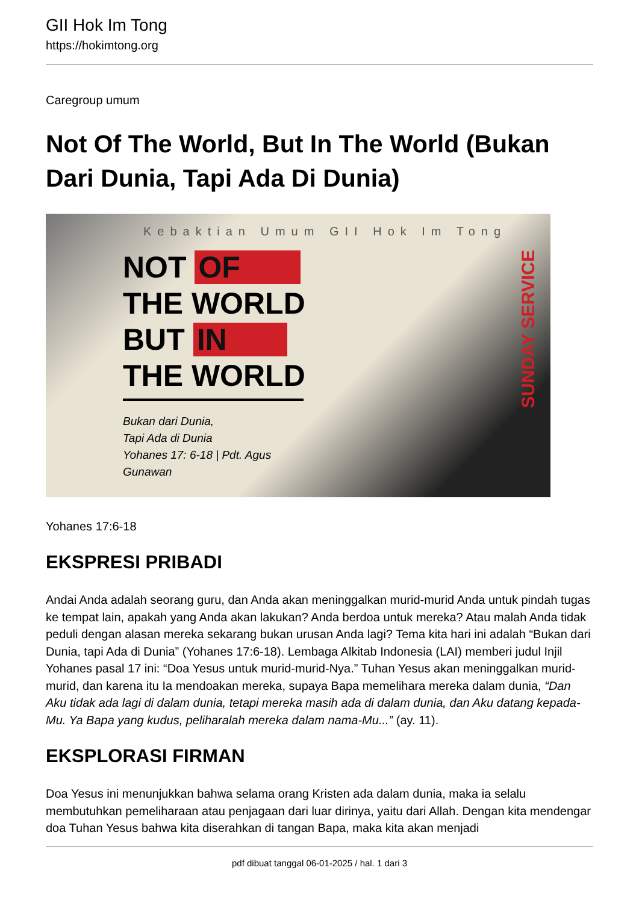GII Hok Im Tong
https://hokimtong.org
Caregroup umum
Not Of The World, But In The World (Bukan Dari Dunia, Tapi Ada Di Dunia)
Kebaktian Umum GII Hok Im Tong
NOT OF
THE WORLD
BUT IN
THE WORLD
Bukan dari Dunia,
Tapi Ada di Dunia
Yohanes 17: 6-18 | Pdt. Agus Gunawan
SUNDAY SERVICE
Yohanes 17:6-18
EKSPRESI PRIBADI
Andai Anda adalah seorang guru, dan Anda akan meninggalkan murid-murid Anda untuk pindah tugas ke tempat lain, apakah yang Anda akan lakukan? Anda berdoa untuk mereka? Atau malah Anda tidak peduli dengan alasan mereka sekarang bukan urusan Anda lagi? Tema kita hari ini adalah “Bukan dari Dunia, tapi Ada di Dunia” (Yohanes 17:6-18). Lembaga Alkitab Indonesia (LAI) memberi judul Injil Yohanes pasal 17 ini: “Doa Yesus untuk murid-murid-Nya.” Tuhan Yesus akan meninggalkan murid-murid, dan karena itu Ia mendoakan mereka, supaya Bapa memelihara mereka dalam dunia, “Dan Aku tidak ada lagi di dalam dunia, tetapi mereka masih ada di dalam dunia, dan Aku datang kepada-Mu. Ya Bapa yang kudus, peliharalah mereka dalam nama-Mu...” (ay. 11).
EKSPLORASI FIRMAN
Doa Yesus ini menunjukkan bahwa selama orang Kristen ada dalam dunia, maka ia selalu membutuhkan pemeliharaan atau penjagaan dari luar dirinya, yaitu dari Allah. Dengan kita mendengar doa Tuhan Yesus bahwa kita diserahkan di tangan Bapa, maka kita akan menjadi
pdf dibuat tanggal 06-01-2025 / hal. 1 dari 3